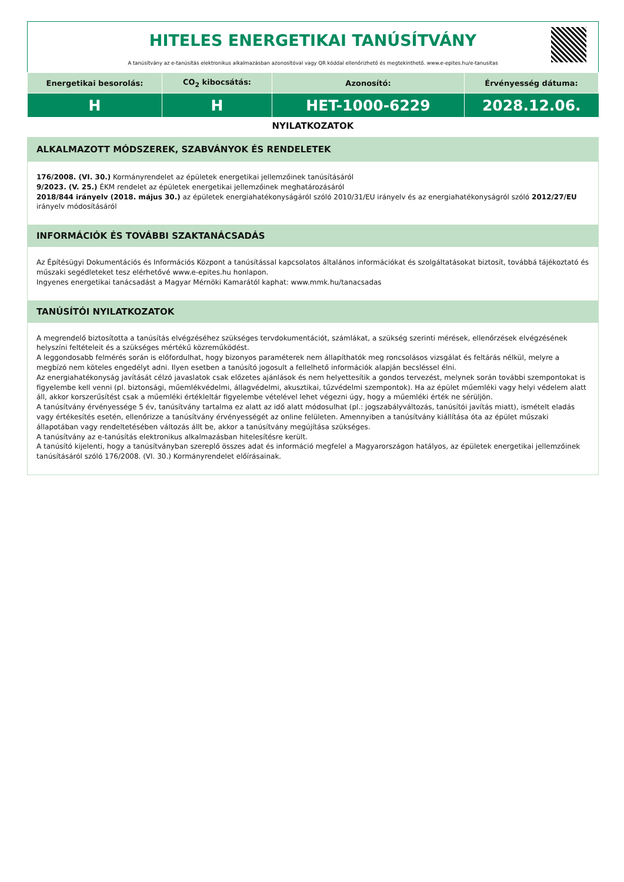HITELES ENERGETIKAI TANÚSÍTVÁNY
A tanúsítvány az e-tanúsítás elektronikus alkalmazásban azonosítóval vagy QR kóddal ellenőrizhető és megtekinthető. www.e-epites.hu/e-tanusitas
| Energetikai besorolás: | CO<sub>2</sub> kibocsátás: | Azonosító: | Érvényesség dátuma: |
| --- | --- | --- | --- |
| H | H | HET-1000-6229 | 2028.12.06. |
NYILATKOZATOK
ALKALMAZOTT MÓDSZEREK, SZABVÁNYOK ÉS RENDELETEK
176/2008. (VI. 30.) Kormányrendelet az épületek energetikai jellemzőinek tanúsításáról
9/2023. (V. 25.) ÉKM rendelet az épületek energetikai jellemzőinek meghatározásáról
2018/844 irányelv (2018. május 30.) az épületek energiahatékonyságáról szóló 2010/31/EU irányelv és az energiahatékonyságról szóló 2012/27/EU irányelv módosításáról
INFORMÁCIÓK ÉS TOVÁBBI SZAKTANÁCSADÁS
Az Építésügyi Dokumentációs és Információs Központ a tanúsítással kapcsolatos általános információkat és szolgáltatásokat biztosít, továbbá tájékoztató és műszaki segédleteket tesz elérhetővé www.e-epites.hu honlapon.
Ingyenes energetikai tanácsadást a Magyar Mérnöki Kamarától kaphat: www.mmk.hu/tanacsadas
TANÚSÍTÓI NYILATKOZATOK
A megrendelő biztosította a tanúsítás elvégzéséhez szükséges tervdokumentációt, számlákat, a szükség szerinti mérések, ellenőrzések elvégzésének helyszíni feltételeit és a szükséges mértékű közreműködést.
A leggondosabb felmérés során is előfordulhat, hogy bizonyos paraméterek nem állapíthatók meg roncsolásos vizsgálat és feltárás nélkül, melyre a megbízó nem köteles engedélyt adni. Ilyen esetben a tanúsító jogosult a fellelhető információk alapján becsléssel élni.
Az energiahatékonyság javítását célzó javaslatok csak előzetes ajánlások és nem helyettesítik a gondos tervezést, melynek során további szempontokat is figyelembe kell venni (pl. biztonsági, műemlékvédelmi, állagvédelmi, akusztikai, tűzvédelmi szempontok). Ha az épület műemléki vagy helyi védelem alatt áll, akkor korszerűsítést csak a műemléki értékleltár figyelembe vételével lehet végezni úgy, hogy a műemléki érték ne sérüljön.
A tanúsítvány érvényessége 5 év, tanúsítvány tartalma ez alatt az idő alatt módosulhat (pl.: jogszabályváltozás, tanúsítói javítás miatt), ismételt eladás vagy értékesítés esetén, ellenőrizze a tanúsítvány érvényességét az online felületen. Amennyiben a tanúsítvány kiállítása óta az épület műszaki állapotában vagy rendeltetésében változás állt be, akkor a tanúsítvány megújítása szükséges.
A tanúsítvány az e-tanúsítás elektronikus alkalmazásban hitelesítésre került.
A tanúsító kijelenti, hogy a tanúsítványban szereplő összes adat és információ megfelel a Magyarországon hatályos, az épületek energetikai jellemzőinek tanúsításáról szóló 176/2008. (VI. 30.) Kormányrendelet előírásainak.